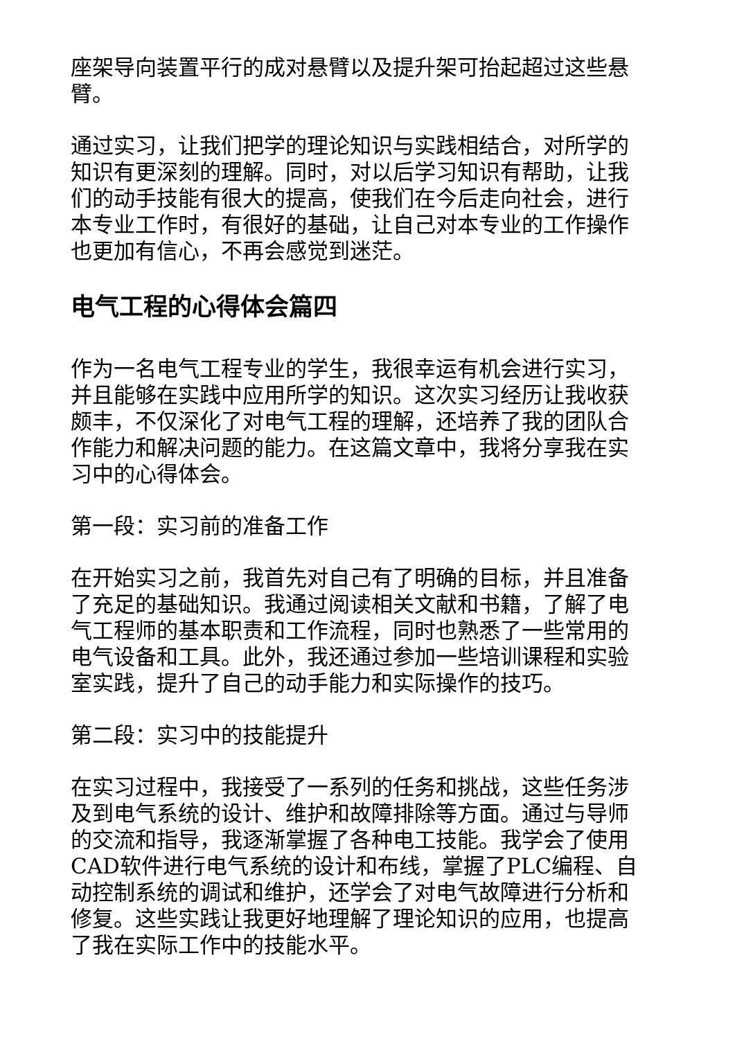座架导向装置平行的成对悬臂以及提升架可抬起超过这些悬臂。
通过实习，让我们把学的理论知识与实践相结合，对所学的知识有更深刻的理解。同时，对以后学习知识有帮助，让我们的动手技能有很大的提高，使我们在今后走向社会，进行本专业工作时，有很好的基础，让自己对本专业的工作操作也更加有信心，不再会感觉到迷茫。
电气工程的心得体会篇四
作为一名电气工程专业的学生，我很幸运有机会进行实习，并且能够在实践中应用所学的知识。这次实习经历让我收获颇丰，不仅深化了对电气工程的理解，还培养了我的团队合作能力和解决问题的能力。在这篇文章中，我将分享我在实习中的心得体会。
第一段：实习前的准备工作
在开始实习之前，我首先对自己有了明确的目标，并且准备了充足的基础知识。我通过阅读相关文献和书籍，了解了电气工程师的基本职责和工作流程，同时也熟悉了一些常用的电气设备和工具。此外，我还通过参加一些培训课程和实验室实践，提升了自己的动手能力和实际操作的技巧。
第二段：实习中的技能提升
在实习过程中，我接受了一系列的任务和挑战，这些任务涉及到电气系统的设计、维护和故障排除等方面。通过与导师的交流和指导，我逐渐掌握了各种电工技能。我学会了使用CAD软件进行电气系统的设计和布线，掌握了PLC编程、自动控制系统的调试和维护，还学会了对电气故障进行分析和修复。这些实践让我更好地理解了理论知识的应用，也提高了我在实际工作中的技能水平。